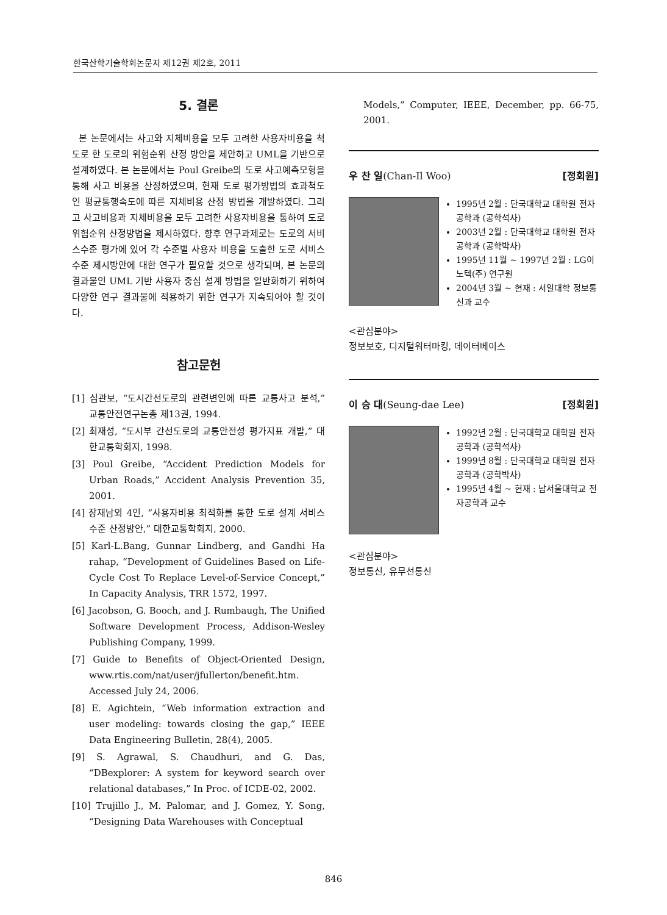한국산학기술학회논문지 제12권 제2호, 2011
5. 결론
본 논문에서는 사고와 지체비용을 모두 고려한 사용자비용을 척도로 한 도로의 위험순위 산정 방안을 제안하고 UML을 기반으로 설계하였다. 본 논문에서는 Poul Greibe의 도로 사고예측모형을 통해 사고 비용을 산정하였으며, 현재 도로 평가방법의 효과척도인 평균통행속도에 따른 지체비용 산정 방법을 개발하였다. 그리고 사고비용과 지체비용을 모두 고려한 사용자비용을 통하여 도로 위험순위 산정방법을 제시하였다. 향후 연구과제로는 도로의 서비스수준 평가에 있어 각 수준별 사용자 비용을 도출한 도로 서비스 수준 제시방안에 대한 연구가 필요할 것으로 생각되며, 본 논문의 결과물인 UML 기반 사용자 중심 설계 방법을 일반화하기 위하여 다양한 연구 결과물에 적용하기 위한 연구가 지속되어야 할 것이다.
참고문헌
[1] 심관보, “도시간선도로의 관련변인에 따른 교통사고 분석,” 교통안전연구논총 제13권, 1994.
[2] 최재성, “도시부 간선도로의 교통안전성 평가지표 개발,” 대한교통학회지, 1998.
[3] Poul Greibe, “Accident Prediction Models for Urban Roads,” Accident Analysis Prevention 35, 2001.
[4] 장재남외 4인, “사용자비용 최적화를 통한 도로 설계 서비스수준 산정방안,” 대한교통학회지, 2000.
[5] Karl-L.Bang, Gunnar Lindberg, and Gandhi Ha rahap, “Development of Guidelines Based on Life-Cycle Cost To Replace Level-of-Service Concept,” In Capacity Analysis, TRR 1572, 1997.
[6] Jacobson, G. Booch, and J. Rumbaugh, The Unified Software Development Process, Addison-Wesley Publishing Company, 1999.
[7] Guide to Benefits of Object-Oriented Design, www.rtis.com/nat/user/jfullerton/benefit.htm. Accessed July 24, 2006.
[8] E. Agichtein, “Web information extraction and user modeling: towards closing the gap,” IEEE Data Engineering Bulletin, 28(4), 2005.
[9] S. Agrawal, S. Chaudhuri, and G. Das, “DBexplorer: A system for keyword search over relational databases,” In Proc. of ICDE-02, 2002.
[10] Trujillo J., M. Palomar, and J. Gomez, Y. Song, “Designing Data Warehouses with Conceptual
Models,” Computer, IEEE, December, pp. 66-75, 2001.
우 찬 일(Chan-Il Woo) [정회원]
1995년 2월 : 단국대학교 대학원 전자공학과 (공학석사)
2003년 2월 : 단국대학교 대학원 전자공학과 (공학박사)
1995년 11월 ~ 1997년 2월 : LG이노텍(주) 연구원
2004년 3월 ~ 현재 : 서일대학 정보통신과 교수
<관심분야>
정보보호, 디지털워터마킹, 데이터베이스
이 승 대(Seung-dae Lee) [정회원]
1992년 2월 : 단국대학교 대학원 전자공학과 (공학석사)
1999년 8월 : 단국대학교 대학원 전자공학과 (공학박사)
1995년 4월 ~ 현재 : 남서울대학교 전자공학과 교수
<관심분야>
정보통신, 유무선통신
846